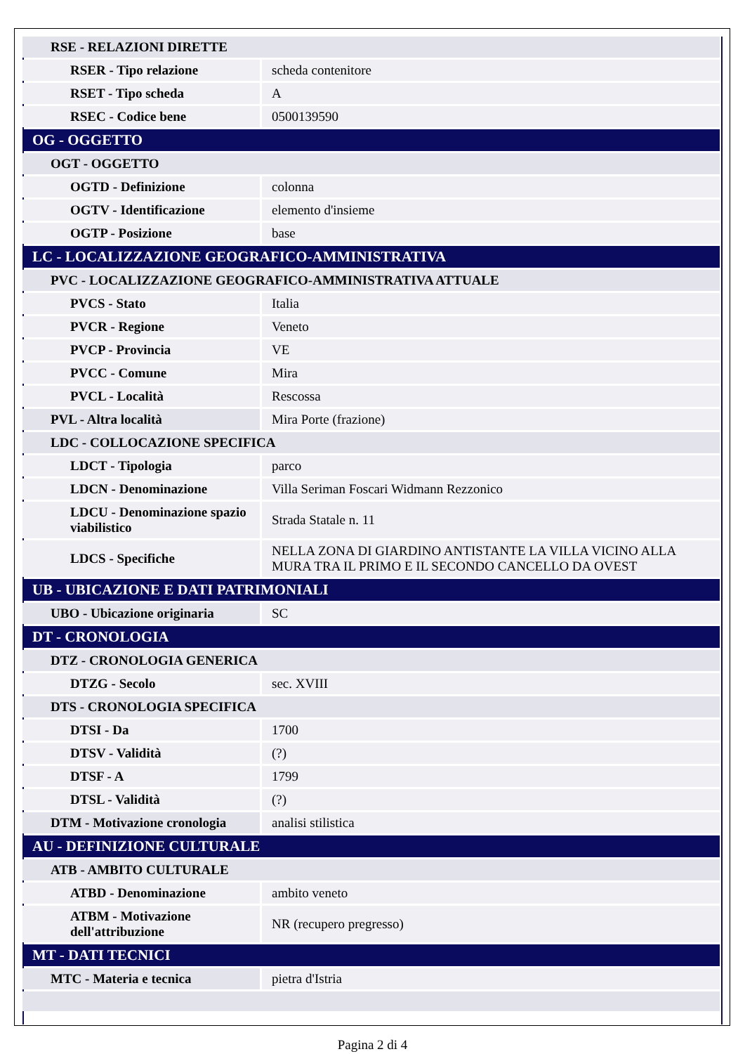| RSE - RELAZIONI DIRETTE | |
| RSER - Tipo relazione | scheda contenitore |
| RSET - Tipo scheda | A |
| RSEC - Codice bene | 0500139590 |
| OG - OGGETTO | |
| OGT - OGGETTO | |
| OGTD - Definizione | colonna |
| OGTV - Identificazione | elemento d'insieme |
| OGTP - Posizione | base |
| LC - LOCALIZZAZIONE GEOGRAFICO-AMMINISTRATIVA | |
| PVC - LOCALIZZAZIONE GEOGRAFICO-AMMINISTRATIVA ATTUALE | |
| PVCS - Stato | Italia |
| PVCR - Regione | Veneto |
| PVCP - Provincia | VE |
| PVCC - Comune | Mira |
| PVCL - Località | Rescossa |
| PVL - Altra località | Mira Porte (frazione) |
| LDC - COLLOCAZIONE SPECIFICA | |
| LDCT - Tipologia | parco |
| LDCN - Denominazione | Villa Seriman Foscari Widmann Rezzonico |
| LDCU - Denominazione spazio viabilistico | Strada Statale n. 11 |
| LDCS - Specifiche | NELLA ZONA DI GIARDINO ANTISTANTE LA VILLA VICINO ALLA MURA TRA IL PRIMO E IL SECONDO CANCELLO DA OVEST |
| UB - UBICAZIONE E DATI PATRIMONIALI | |
| UBO - Ubicazione originaria | SC |
| DT - CRONOLOGIA | |
| DTZ - CRONOLOGIA GENERICA | |
| DTZG - Secolo | sec. XVIII |
| DTS - CRONOLOGIA SPECIFICA | |
| DTSI - Da | 1700 |
| DTSV - Validità | (?) |
| DTSF - A | 1799 |
| DTSL - Validità | (?) |
| DTM - Motivazione cronologia | analisi stilistica |
| AU - DEFINIZIONE CULTURALE | |
| ATB - AMBITO CULTURALE | |
| ATBD - Denominazione | ambito veneto |
| ATBM - Motivazione dell'attribuzione | NR (recupero pregresso) |
| MT - DATI TECNICI | |
| MTC - Materia e tecnica | pietra d'Istria |
Pagina 2 di 4